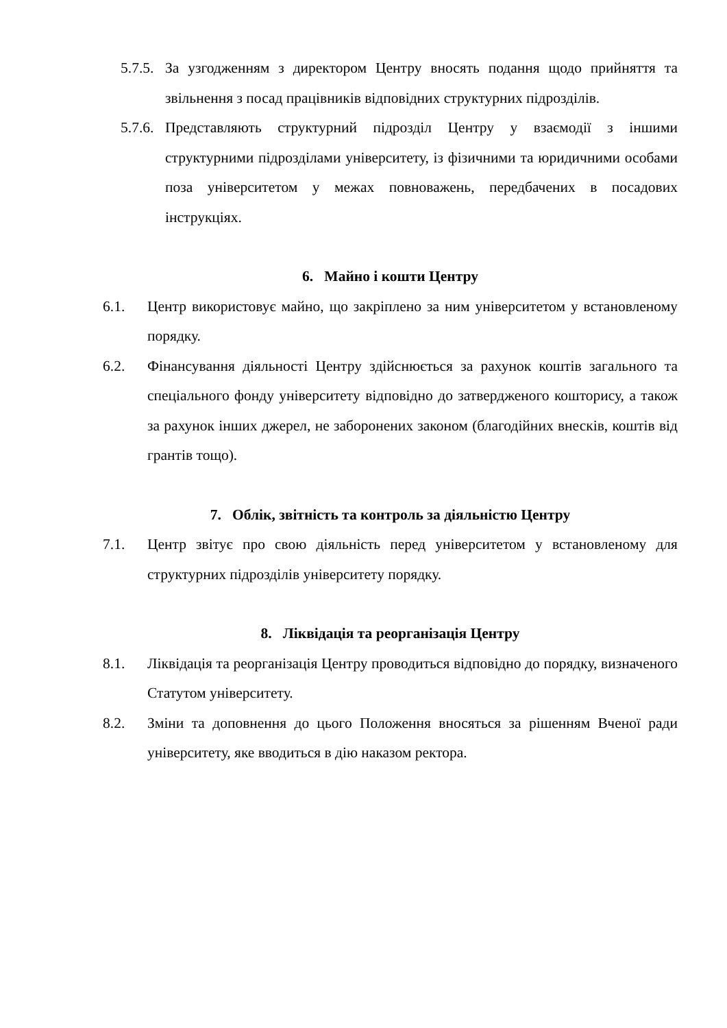5.7.5. За узгодженням з директором Центру вносять подання щодо прийняття та звільнення з посад працівників відповідних структурних підрозділів.
5.7.6. Представляють структурний підрозділ Центру у взаємодії з іншими структурними підрозділами університету, із фізичними та юридичними особами поза університетом у межах повноважень, передбачених в посадових інструкціях.
6. Майно і кошти Центру
6.1. Центр використовує майно, що закріплено за ним університетом у встановленому порядку.
6.2. Фінансування діяльності Центру здійснюється за рахунок коштів загального та спеціального фонду університету відповідно до затвердженого кошторису, а також за рахунок інших джерел, не заборонених законом (благодійних внесків, коштів від грантів тощо).
7. Облік, звітність та контроль за діяльністю Центру
7.1. Центр звітує про свою діяльність перед університетом у встановленому для структурних підрозділів університету порядку.
8. Ліквідація та реорганізація Центру
8.1. Ліквідація та реорганізація Центру проводиться відповідно до порядку, визначеного Статутом університету.
8.2. Зміни та доповнення до цього Положення вносяться за рішенням Вченої ради університету, яке вводиться в дію наказом ректора.